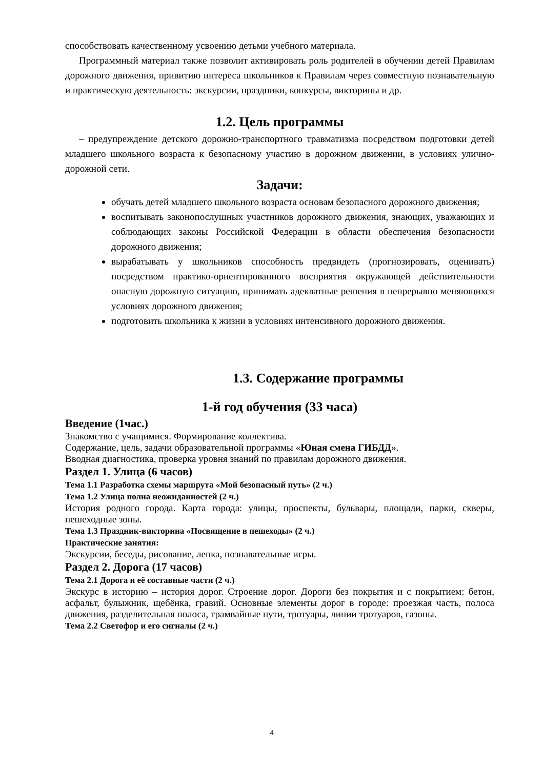способствовать качественному усвоению детьми учебного материала.
Программный материал также позволит активировать роль родителей в обучении детей Правилам дорожного движения, привитию интереса школьников к Правилам через совместную познавательную и практическую деятельность: экскурсии, праздники, конкурсы, викторины и др.
1.2. Цель программы
– предупреждение детского дорожно-транспортного травматизма посредством подготовки детей младшего школьного возраста к безопасному участию в дорожном движении, в условиях улично-дорожной сети.
Задачи:
обучать детей младшего школьного возраста основам безопасного дорожного движения;
воспитывать законопослушных участников дорожного движения, знающих, уважающих и соблюдающих законы Российской Федерации в области обеспечения безопасности дорожного движения;
вырабатывать у школьников способность предвидеть (прогнозировать, оценивать) посредством практико-ориентированного восприятия окружающей действительности опасную дорожную ситуацию, принимать адекватные решения в непрерывно меняющихся условиях дорожного движения;
подготовить школьника к жизни в условиях интенсивного дорожного движения.
1.3. Содержание программы
1-й год обучения (33 часа)
Введение (1час.)
Знакомство с учащимися. Формирование коллектива.
Содержание, цель, задачи образовательной программы «Юная смена ГИБДД».
Вводная диагностика, проверка уровня знаний по правилам дорожного движения.
Раздел 1. Улица (6 часов)
Тема 1.1 Разработка схемы маршрута «Мой безопасный путь» (2 ч.)
Тема 1.2 Улица полна неожиданностей (2 ч.)
История родного города. Карта города: улицы, проспекты, бульвары, площади, парки, скверы, пешеходные зоны.
Тема 1.3 Праздник-викторина «Посвящение в пешеходы» (2 ч.)
Практические занятия:
Экскурсии, беседы, рисование, лепка, познавательные игры.
Раздел 2. Дорога (17 часов)
Тема 2.1 Дорога и её составные части (2 ч.)
Экскурс в историю – история дорог. Строение дорог. Дороги без покрытия и с покрытием: бетон, асфальт, булыжник, щебёнка, гравий. Основные элементы дорог в городе: проезжая часть, полоса движения, разделительная полоса, трамвайные пути, тротуары, линии тротуаров, газоны.
Тема 2.2 Светофор и его сигналы (2 ч.)
4